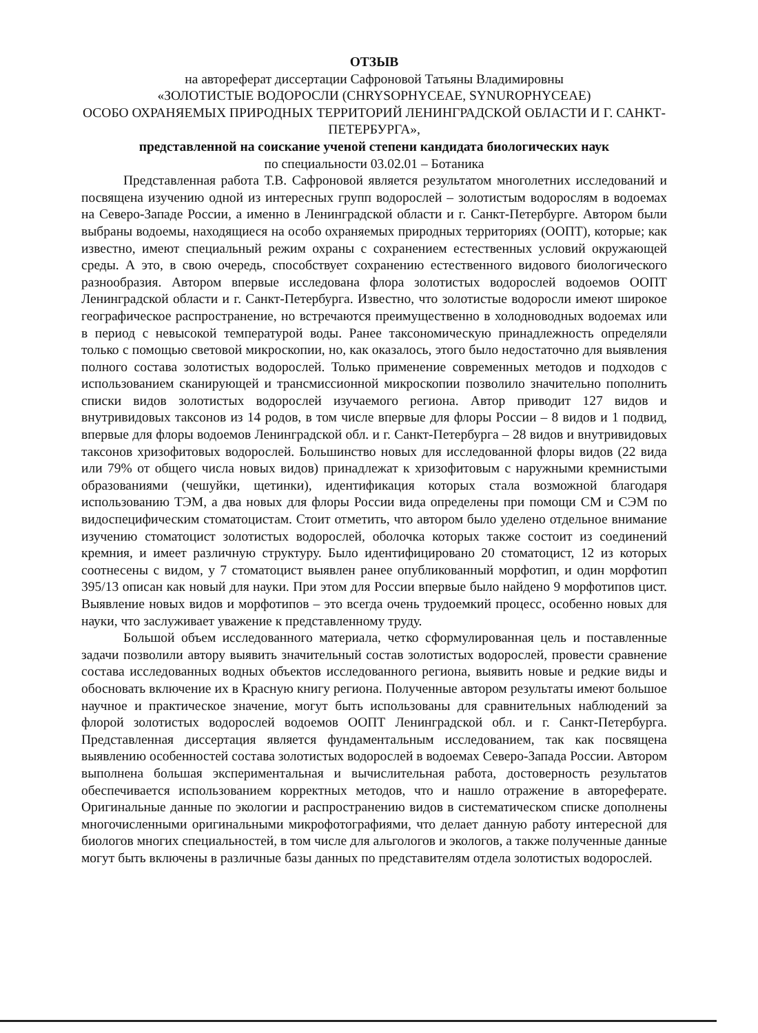ОТЗЫВ
на автореферат диссертации Сафроновой Татьяны Владимировны
«ЗОЛОТИСТЫЕ ВОДОРОСЛИ (CHRYSOPHYCEAE, SYNUROPHYCEAE)
ОСОБО ОХРАНЯЕМЫХ ПРИРОДНЫХ ТЕРРИТОРИЙ ЛЕНИНГРАДСКОЙ ОБЛАСТИ И Г. САНКТ-ПЕТЕРБУРГА»,
представленной на соискание ученой степени кандидата биологических наук
по специальности 03.02.01 – Ботаника
Представленная работа Т.В. Сафроновой является результатом многолетних исследований и посвящена изучению одной из интересных групп водорослей – золотистым водорослям в водоемах на Северо-Западе России, а именно в Ленинградской области и г. Санкт-Петербурге. Автором были выбраны водоемы, находящиеся на особо охраняемых природных территориях (ООПТ), которые; как известно, имеют специальный режим охраны с сохранением естественных условий окружающей среды. А это, в свою очередь, способствует сохранению естественного видового биологического разнообразия. Автором впервые исследована флора золотистых водорослей водоемов ООПТ Ленинградской области и г. Санкт-Петербурга. Известно, что золотистые водоросли имеют широкое географическое распространение, но встречаются преимущественно в холодноводных водоемах или в период с невысокой температурой воды. Ранее таксономическую принадлежность определяли только с помощью световой микроскопии, но, как оказалось, этого было недостаточно для выявления полного состава золотистых водорослей. Только применение современных методов и подходов с использованием сканирующей и трансмиссионной микроскопии позволило значительно пополнить списки видов золотистых водорослей изучаемого региона. Автор приводит 127 видов и внутривидовых таксонов из 14 родов, в том числе впервые для флоры России – 8 видов и 1 подвид, впервые для флоры водоемов Ленинградской обл. и г. Санкт-Петербурга – 28 видов и внутривидовых таксонов хризофитовых водорослей. Большинство новых для исследованной флоры видов (22 вида или 79% от общего числа новых видов) принадлежат к хризофитовым с наружными кремнистыми образованиями (чешуйки, щетинки), идентификация которых стала возможной благодаря использованию ТЭМ, а два новых для флоры России вида определены при помощи СМ и СЭМ по видоспецифическим стоматоцистам. Стоит отметить, что автором было уделено отдельное внимание изучению стоматоцист золотистых водорослей, оболочка которых также состоит из соединений кремния, и имеет различную структуру. Было идентифицировано 20 стоматоцист, 12 из которых соотнесены с видом, у 7 стоматоцист выявлен ранее опубликованный морфотип, и один морфотип 395/13 описан как новый для науки. При этом для России впервые было найдено 9 морфотипов цист. Выявление новых видов и морфотипов – это всегда очень трудоемкий процесс, особенно новых для науки, что заслуживает уважение к представленному труду.
Большой объем исследованного материала, четко сформулированная цель и поставленные задачи позволили автору выявить значительный состав золотистых водорослей, провести сравнение состава исследованных водных объектов исследованного региона, выявить новые и редкие виды и обосновать включение их в Красную книгу региона. Полученные автором результаты имеют большое научное и практическое значение, могут быть использованы для сравнительных наблюдений за флорой золотистых водорослей водоемов ООПТ Ленинградской обл. и г. Санкт-Петербурга. Представленная диссертация является фундаментальным исследованием, так как посвящена выявлению особенностей состава золотистых водорослей в водоемах Северо-Запада России. Автором выполнена большая экспериментальная и вычислительная работа, достоверность результатов обеспечивается использованием корректных методов, что и нашло отражение в автореферате. Оригинальные данные по экологии и распространению видов в систематическом списке дополнены многочисленными оригинальными микрофотографиями, что делает данную работу интересной для биологов многих специальностей, в том числе для альгологов и экологов, а также полученные данные могут быть включены в различные базы данных по представителям отдела золотистых водорослей.